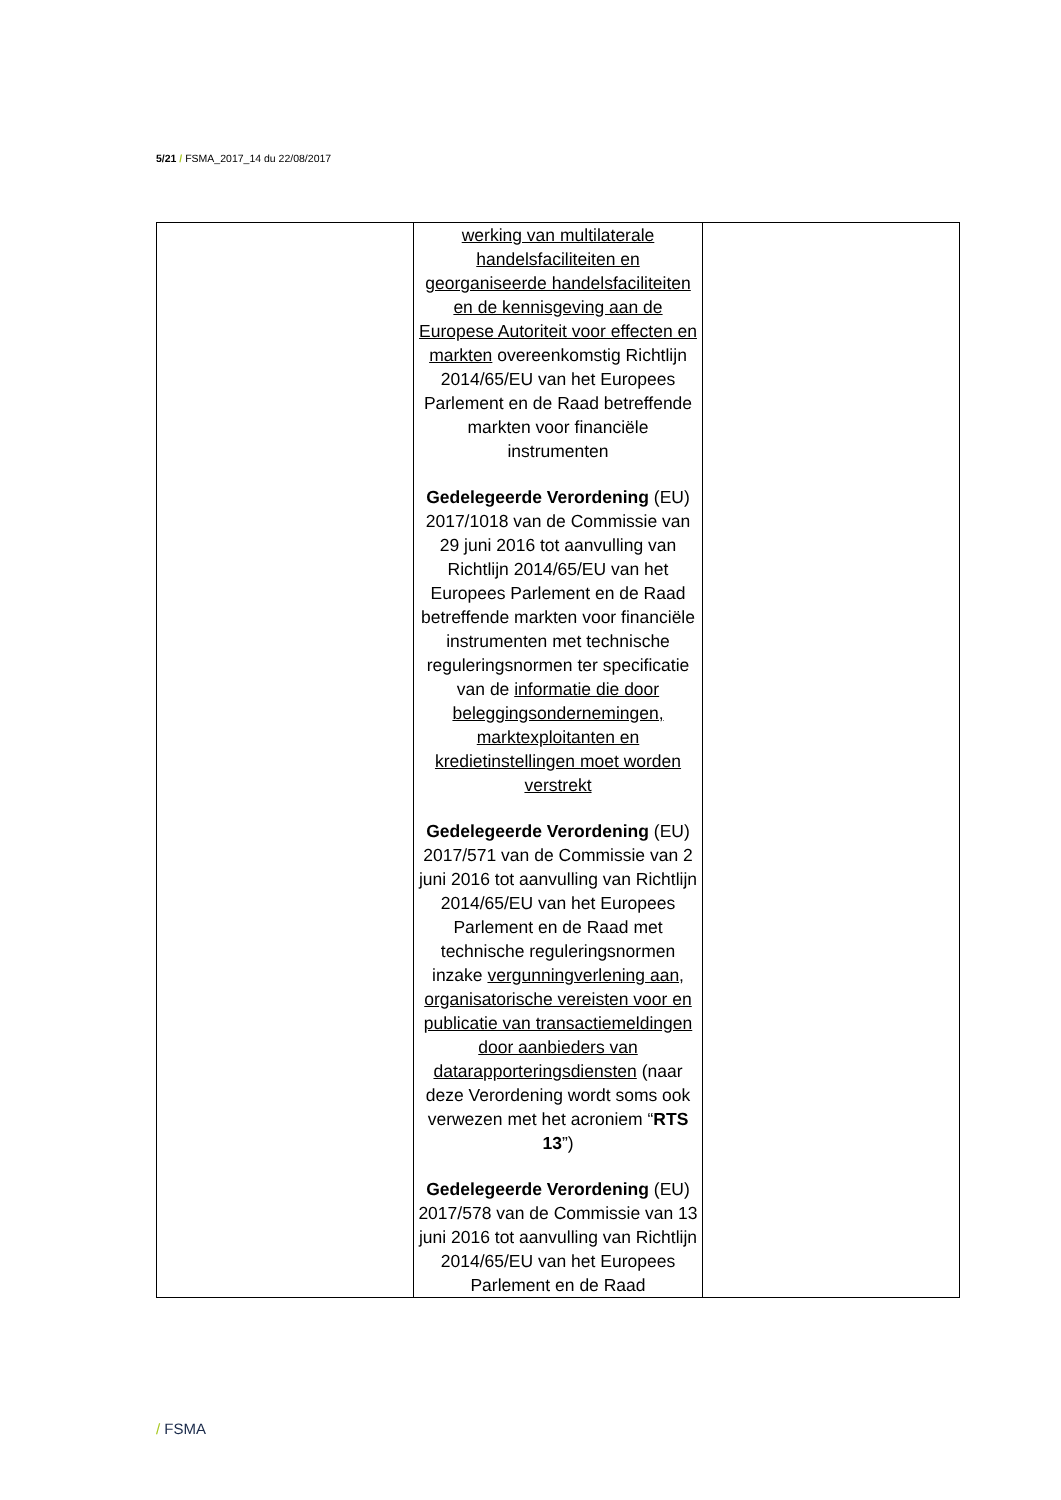5/21 / FSMA_2017_14 du 22/08/2017
| | werking van multilaterale handelsfaciliteiten en georganiseerde handelsfaciliteiten en de kennisgeving aan de Europese Autoriteit voor effecten en markten overeenkomstig Richtlijn 2014/65/EU van het Europees Parlement en de Raad betreffende markten voor financiële instrumenten Gedelegeerde Verordening (EU) 2017/1018 van de Commissie van 29 juni 2016 tot aanvulling van Richtlijn 2014/65/EU van het Europees Parlement en de Raad betreffende markten voor financiële instrumenten met technische reguleringsnormen ter specificatie van de informatie die door beleggingsondernemingen, marktexploitanten en kredietinstellingen moet worden verstrekt Gedelegeerde Verordening (EU) 2017/571 van de Commissie van 2 juni 2016 tot aanvulling van Richtlijn 2014/65/EU van het Europees Parlement en de Raad met technische reguleringsnormen inzake vergunningverlening aan, organisatorische vereisten voor en publicatie van transactiemeldingen door aanbieders van datarapporteringsdiensten (naar deze Verordening wordt soms ook verwezen met het acroniem “ RTS 13 ”) Gedelegeerde Verordening (EU) 2017/578 van de Commissie van 13 juni 2016 tot aanvulling van Richtlijn 2014/65/EU van het Europees Parlement en de Raad | |
/ FSMA